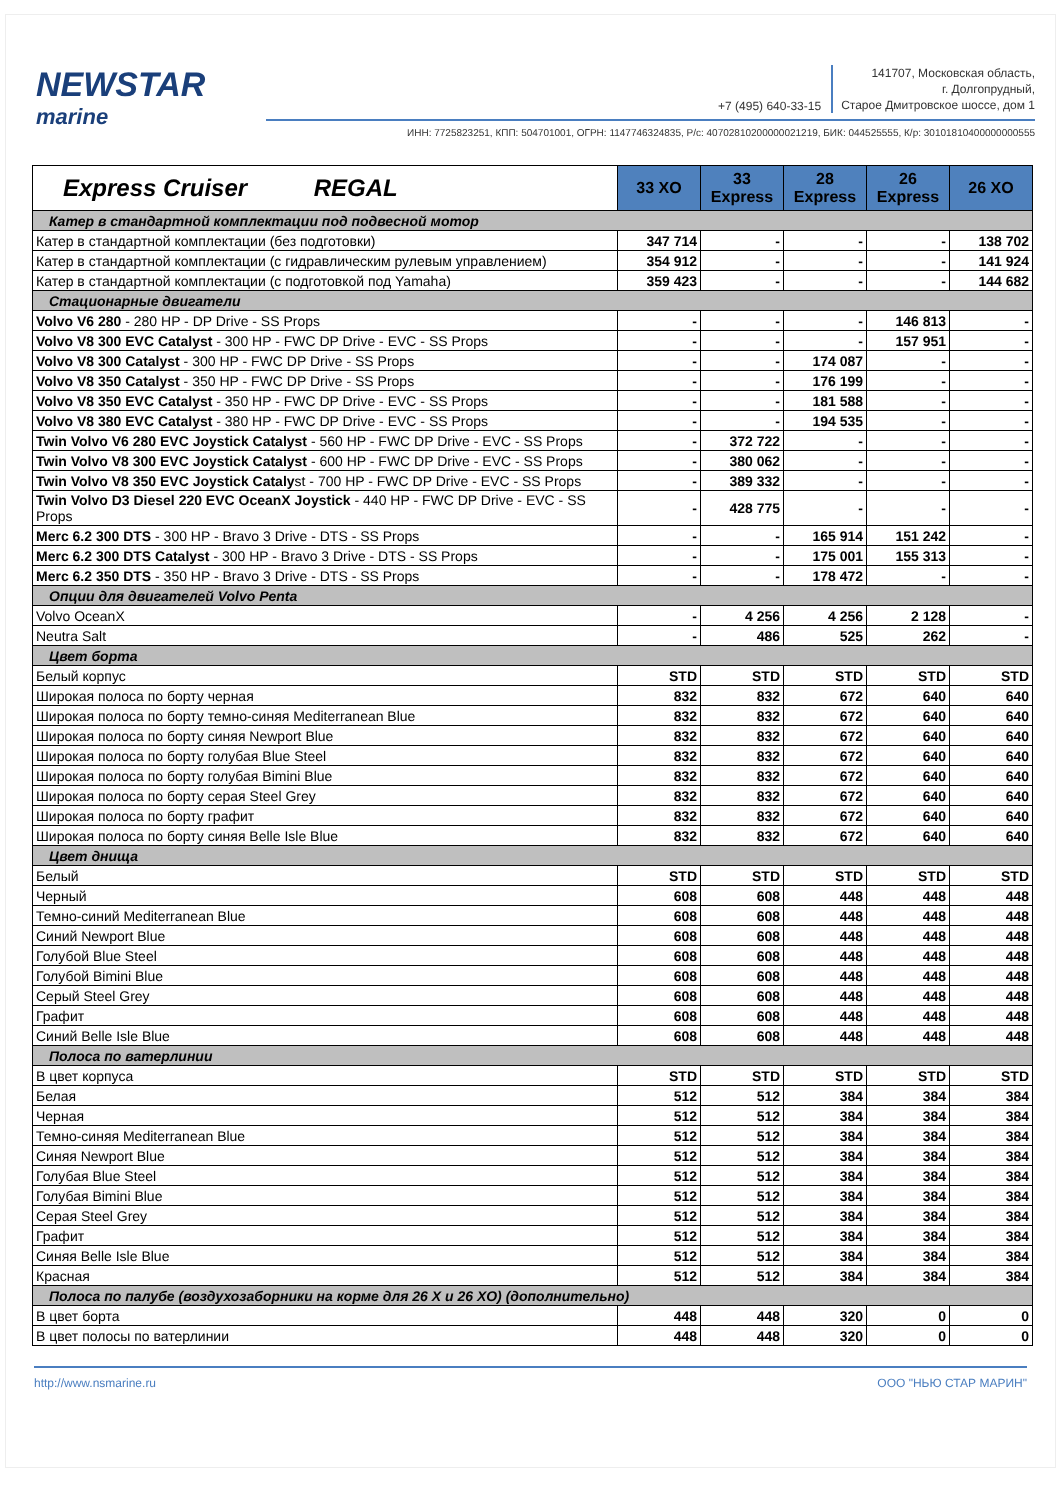NEWSTAR
marine
+7 (495) 640-33-15 141707, Московская область,
г. Долгопрудный,
Старое Дмитровское шоссе, дом 1
ИНН: 7725823251, КПП: 504701001, ОГРН: 1147746324835, Р/с: 40702810200000021219, БИК: 044525555, К/р: 30101810400000000555
| Express Cruiser REGAL | 33 XO | 33 Express | 28 Express | 26 Express | 26 XO |
| --- | --- | --- | --- | --- | --- |
| Катер в стандартной комплектации под подвесной мотор | | | | | |
| Катер в стандартной комплектации (без подготовки) | 347 714 | - | - | - | 138 702 |
| Катер в стандартной комплектации (с гидравлическим рулевым управлением) | 354 912 | - | - | - | 141 924 |
| Катер в стандартной комплектации (с подготовкой под Yamaha) | 359 423 | - | - | - | 144 682 |
| Стационарные двигатели | | | | | |
| Volvo V6 280 - 280 HP - DP Drive - SS Props | - | - | - | 146 813 | - |
| Volvo V8 300 EVC Catalyst - 300 HP - FWC DP Drive - EVC - SS Props | - | - | - | 157 951 | - |
| Volvo V8 300 Catalyst - 300 HP - FWC DP Drive - SS Props | - | - | 174 087 | - | - |
| Volvo V8 350 Catalyst - 350 HP - FWC DP Drive - SS Props | - | - | 176 199 | - | - |
| Volvo V8 350 EVC Catalyst - 350 HP - FWC DP Drive - EVC - SS Props | - | - | 181 588 | - | - |
| Volvo V8 380 EVC Catalyst - 380 HP - FWC DP Drive - EVC - SS Props | - | - | 194 535 | - | - |
| Twin Volvo V6 280 EVC Joystick Catalyst - 560 HP - FWC DP Drive - EVC - SS Props | - | 372 722 | - | - | - |
| Twin Volvo V8 300 EVC Joystick Catalyst - 600 HP - FWC DP Drive - EVC - SS Props | - | 380 062 | - | - | - |
| Twin Volvo V8 350 EVC Joystick Cataly st - 700 HP - FWC DP Drive - EVC - SS Props | - | 389 332 | - | - | - |
| Twin Volvo D3 Diesel 220 EVC OceanX Joystick - 440 HP - FWC DP Drive - EVC - SS Props | - | 428 775 | - | - | - |
| Merc 6.2 300 DTS - 300 HP - Bravo 3 Drive - DTS - SS Props | - | - | 165 914 | 151 242 | - |
| Merc 6.2 300 DTS Catalyst - 300 HP - Bravo 3 Drive - DTS - SS Props | - | - | 175 001 | 155 313 | - |
| Merc 6.2 350 DTS - 350 HP - Bravo 3 Drive - DTS - SS Props | - | - | 178 472 | - | - |
| Опции для двигателей Volvo Penta | | | | | |
| Volvo OceanX | - | 4 256 | 4 256 | 2 128 | - |
| Neutra Salt | - | 486 | 525 | 262 | - |
| Цвет борта | | | | | |
| Белый корпус | STD | STD | STD | STD | STD |
| Широкая полоса по борту черная | 832 | 832 | 672 | 640 | 640 |
| Широкая полоса по борту темно-синяя Mediterranean Blue | 832 | 832 | 672 | 640 | 640 |
| Широкая полоса по борту синяя Newport Blue | 832 | 832 | 672 | 640 | 640 |
| Широкая полоса по борту голубая Blue Steel | 832 | 832 | 672 | 640 | 640 |
| Широкая полоса по борту голубая Bimini Blue | 832 | 832 | 672 | 640 | 640 |
| Широкая полоса по борту серая Steel Grey | 832 | 832 | 672 | 640 | 640 |
| Широкая полоса по борту графит | 832 | 832 | 672 | 640 | 640 |
| Широкая полоса по борту синяя Belle Isle Blue | 832 | 832 | 672 | 640 | 640 |
| Цвет днища | | | | | |
| Белый | STD | STD | STD | STD | STD |
| Черный | 608 | 608 | 448 | 448 | 448 |
| Темно-синий Mediterranean Blue | 608 | 608 | 448 | 448 | 448 |
| Синий Newport Blue | 608 | 608 | 448 | 448 | 448 |
| Голубой Blue Steel | 608 | 608 | 448 | 448 | 448 |
| Голубой Bimini Blue | 608 | 608 | 448 | 448 | 448 |
| Серый Steel Grey | 608 | 608 | 448 | 448 | 448 |
| Графит | 608 | 608 | 448 | 448 | 448 |
| Синий Belle Isle Blue | 608 | 608 | 448 | 448 | 448 |
| Полоса по ватерлинии | | | | | |
| В цвет корпуса | STD | STD | STD | STD | STD |
| Белая | 512 | 512 | 384 | 384 | 384 |
| Черная | 512 | 512 | 384 | 384 | 384 |
| Темно-синяя Mediterranean Blue | 512 | 512 | 384 | 384 | 384 |
| Синяя Newport Blue | 512 | 512 | 384 | 384 | 384 |
| Голубая Blue Steel | 512 | 512 | 384 | 384 | 384 |
| Голубая Bimini Blue | 512 | 512 | 384 | 384 | 384 |
| Серая Steel Grey | 512 | 512 | 384 | 384 | 384 |
| Графит | 512 | 512 | 384 | 384 | 384 |
| Синяя Belle Isle Blue | 512 | 512 | 384 | 384 | 384 |
| Красная | 512 | 512 | 384 | 384 | 384 |
| Полоса по палубе (воздухозаборники на корме для 26 X и 26 XO) (дополнительно) | | | | | |
| В цвет борта | 448 | 448 | 320 | 0 | 0 |
| В цвет полосы по ватерлинии | 448 | 448 | 320 | 0 | 0 |
http://www.nsmarine.ru ООО "НЬЮ СТАР МАРИН"